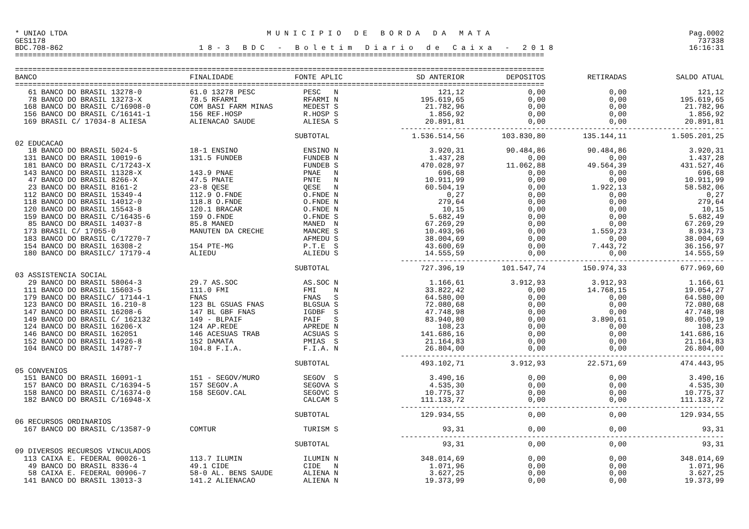* UNIAO LTDA M U N I C I P I O D E B O R D A D A M A T A Pag.0002
GES1178 737338
BDC.708-862 1 8 - 3 B D C - B o l e t i m D i a r i o d e C a i x a - 2 0 1 8 16:16:31
=========================================================================================================================
=========================================================================================================================
| BANCO | FINALIDADE | FONTE APLIC | SD ANTERIOR | DEPOSITOS | RETIRADAS | SALDO ATUAL |
| --- | --- | --- | --- | --- | --- | --- |
| ========================================================================================================================= | | | | | | |
| 61 BANCO DO BRASIL 13278-0 | 61.0 13278 PESC | PESC N | 121,12 | 0,00 | 0,00 | 121,12 |
| 78 BANCO DO BRASIL 13273-X | 78.5 RFARMI | RFARMI N | 195.619,65 | 0,00 | 0,00 | 195.619,65 |
| 168 BANCO DO BRASIL C/16908-0 | COM BASI FARM MINAS | MEDEST S | 21.782,96 | 0,00 | 0,00 | 21.782,96 |
| 156 BANCO DO BRASIL C/16141-1 | 156 REF.HOSP | R.HOSP S | 1.856,92 | 0,00 | 0,00 | 1.856,92 |
| 169 BRASIL C/ 17034-8 ALIESA | ALIENACAO SAUDE | ALIESA S | 20.891,81 | 0,00 | 0,00 | 20.891,81 |
| | | -------------------------------------------------------------------------- | | | | |
| | | SUBTOTAL | 1.536.514,56 | 103.830,80 | 135.144,11 | 1.505.201,25 |
| 02 EDUCACAO | | | | | | |
| 18 BANCO DO BRASIL 5024-5 | 18-1 ENSINO | ENSINO N | 3.920,31 | 90.484,86 | 90.484,86 | 3.920,31 |
| 131 BANCO DO BRASIL 10019-6 | 131.5 FUNDEB | FUNDEB N | 1.437,28 | 0,00 | 0,00 | 1.437,28 |
| 181 BANCO DO BRASIL C/17243-X | | FUNDEB S | 470.028,97 | 11.062,88 | 49.564,39 | 431.527,46 |
| 143 BANCO DO BRASIL 11328-X | 143.9 PNAE | PNAE N | 696,68 | 0,00 | 0,00 | 696,68 |
| 47 BANCO DO BRASIL 8266-X | 47.5 PNATE | PNTE N | 10.911,99 | 0,00 | 0,00 | 10.911,99 |
| 23 BANCO DO BRASIL 8161-2 | 23-8 QESE | QESE N | 60.504,19 | 0,00 | 1.922,13 | 58.582,06 |
| 112 BANCO DO BRASIL 15349-4 | 112.9 O.FNDE | O.FNDE N | 0,27 | 0,00 | 0,00 | 0,27 |
| 118 BANCO DO BRASIL 14012-0 | 118.8 O.FNDE | O.FNDE N | 279,64 | 0,00 | 0,00 | 279,64 |
| 120 BANCO DO BRASIL 15543-8 | 120.1 BRACAR | O.FNDE N | 10,15 | 0,00 | 0,00 | 10,15 |
| 159 BANCO DO BRASIL C/16435-6 | 159 O.FNDE | O.FNDE S | 5.682,49 | 0,00 | 0,00 | 5.682,49 |
| 85 BANCO DO BRASIL 14037-8 | 85.8 MANED | MANED N | 67.269,29 | 0,00 | 0,00 | 67.269,29 |
| 173 BRASIL C/ 17055-0 | MANUTEN DA CRECHE | MANCRE S | 10.493,96 | 0,00 | 1.559,23 | 8.934,73 |
| 183 BANCO DO BRASIL C/17270-7 | | AFMEDU S | 38.004,69 | 0,00 | 0,00 | 38.004,69 |
| 154 BANCO DO BRASIL 16308-2 | 154 PTE-MG | P.T.E S | 43.600,69 | 0,00 | 7.443,72 | 36.156,97 |
| 180 BANCO DO BRASILC/ 17179-4 | ALIEDU | ALIEDU S | 14.555,59 | 0,00 | 0,00 | 14.555,59 |
| | | -------------------------------------------------------------------------- | | | | |
| | | SUBTOTAL | 727.396,19 | 101.547,74 | 150.974,33 | 677.969,60 |
| 03 ASSISTENCIA SOCIAL | | | | | | |
| 29 BANCO DO BRASIL 58064-3 | 29.7 AS.SOC | AS.SOC N | 1.166,61 | 3.912,93 | 3.912,93 | 1.166,61 |
| 111 BANCO DO BRASIL 15603-5 | 111.0 FMI | FMI N | 33.822,42 | 0,00 | 14.768,15 | 19.054,27 |
| 179 BANCO DO BRASILC/ 17144-1 | FNAS | FNAS S | 64.580,00 | 0,00 | 0,00 | 64.580,00 |
| 123 BANCO DO BRASIL 16.210-8 | 123 BL GSUAS FNAS | BLGSUA S | 72.080,68 | 0,00 | 0,00 | 72.080,68 |
| 147 BANCO DO BRASIL 16208-6 | 147 BL GBF FNAS | IGDBF S | 47.748,98 | 0,00 | 0,00 | 47.748,98 |
| 149 BANCO DO BRASIL C/ 162132 | 149 - BLPAIF | PAIF S | 83.940,80 | 0,00 | 3.890,61 | 80.050,19 |
| 124 BANCO DO BRASIL 16206-X | 124 AP.REDE | APREDE N | 108,23 | 0,00 | 0,00 | 108,23 |
| 146 BANCO DO BRASIL 162051 | 146 ACESUAS TRAB | ACSUAS S | 141.686,16 | 0,00 | 0,00 | 141.686,16 |
| 152 BANCO DO BRASIL 14926-8 | 152 DAMATA | PMIAS S | 21.164,83 | 0,00 | 0,00 | 21.164,83 |
| 104 BANCO DO BRASIL 14787-7 | 104.8 F.I.A. | F.I.A. N | 26.804,00 | 0,00 | 0,00 | 26.804,00 |
| | | -------------------------------------------------------------------------- | | | | |
| | | SUBTOTAL | 493.102,71 | 3.912,93 | 22.571,69 | 474.443,95 |
| 05 CONVENIOS | | | | | | |
| 151 BANCO DO BRASIL 16091-1 | 151 - SEGOV/MURO | SEGOV S | 3.490,16 | 0,00 | 0,00 | 3.490,16 |
| 157 BANCO DO BRASIL C/16394-5 | 157 SEGOV.A | SEGOVA S | 4.535,30 | 0,00 | 0,00 | 4.535,30 |
| 158 BANCO DO BRASIL C/16374-0 | 158 SEGOV.CAL | SEGOVC S | 10.775,37 | 0,00 | 0,00 | 10.775,37 |
| 182 BANCO DO BRASIL C/16948-X | | CALCAM S | 111.133,72 | 0,00 | 0,00 | 111.133,72 |
| | | -------------------------------------------------------------------------- | | | | |
| | | SUBTOTAL | 129.934,55 | 0,00 | 0,00 | 129.934,55 |
| 06 RECURSOS ORDINARIOS | | | | | | |
| 167 BANCO DO BRASIL C/13587-9 | COMTUR | TURISM S | 93,31 | 0,00 | 0,00 | 93,31 |
| | | -------------------------------------------------------------------------- | | | | |
| | | SUBTOTAL | 93,31 | 0,00 | 0,00 | 93,31 |
| 09 DIVERSOS RECURSOS VINCULADOS | | | | | | |
| 113 CAIXA E. FEDERAL 00026-1 | 113.7 ILUMIN | ILUMIN N | 348.014,69 | 0,00 | 0,00 | 348.014,69 |
| 49 BANCO DO BRASIL 8336-4 | 49.1 CIDE | CIDE N | 1.071,96 | 0,00 | 0,00 | 1.071,96 |
| 58 CAIXA E. FEDERAL 00906-7 | 58-0 AL. BENS SAUDE | ALIENA N | 3.627,25 | 0,00 | 0,00 | 3.627,25 |
| 141 BANCO DO BRASIL 13013-3 | 141.2 ALIENACAO | ALIENA N | 19.373,99 | 0,00 | 0,00 | 19.373,99 |